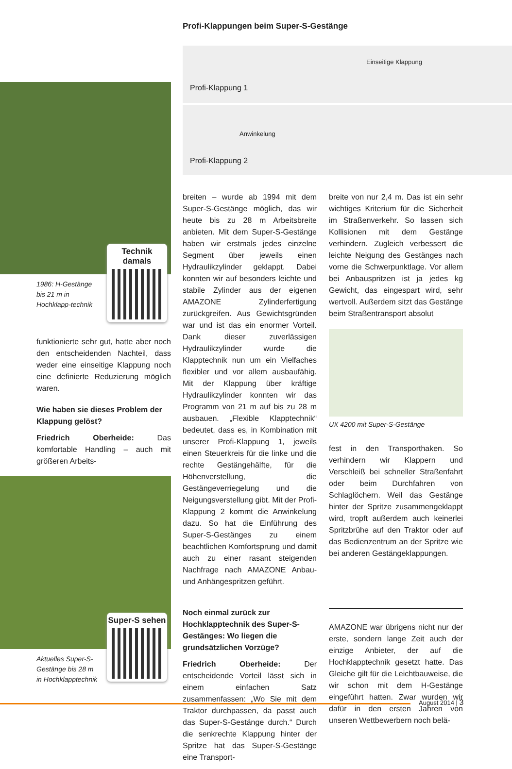Technik damals
1986: H-Gestänge bis 21 m in Hochklapp-technik
funktionierte sehr gut, hatte aber noch den entscheidenden Nachteil, dass weder eine einseitige Klappung noch eine definierte Reduzierung möglich waren.
Wie haben sie dieses Problem der Klappung gelöst?
Friedrich Oberheide: Das komfortable Handling – auch mit größeren Arbeits-
Super-S sehen
Aktuelles Super-S-Gestänge bis 28 m in Hochklapptechnik
Profi-Klappungen beim Super-S-Gestänge
Einseitige Klappung
Profi-Klappung 1
Anwinkelung
Profi-Klappung 2
breiten – wurde ab 1994 mit dem Super-S-Gestänge möglich, das wir heute bis zu 28 m Arbeitsbreite anbieten. Mit dem Super-S-Gestänge haben wir erstmals jedes einzelne Segment über jeweils einen Hydraulikzylinder geklappt. Dabei konnten wir auf besonders leichte und stabile Zylinder aus der eigenen AMAZONE Zylinderfertigung zurückgreifen. Aus Gewichtsgründen war und ist das ein enormer Vorteil. Dank dieser zuverlässigen Hydraulikzylinder wurde die Klapptechnik nun um ein Vielfaches flexibler und vor allem ausbaufähig. Mit der Klappung über kräftige Hydraulikzylinder konnten wir das Programm von 21 m auf bis zu 28 m ausbauen. „Flexible Klapptechnik“ bedeutet, dass es, in Kombination mit unserer Profi-Klappung 1, jeweils einen Steuerkreis für die linke und die rechte Gestängehälfte, für die Höhenverstellung, die Gestängeverriegelung und die Neigungsverstellung gibt. Mit der Profi-Klappung 2 kommt die Anwinkelung dazu. So hat die Einführung des Super-S-Gestänges zu einem beachtlichen Komfortsprung und damit auch zu einer rasant steigenden Nachfrage nach AMAZONE Anbau- und Anhängespritzen geführt.
Noch einmal zurück zur Hochklapptechnik des Super-S-Gestänges: Wo liegen die grundsätzlichen Vorzüge?
Friedrich Oberheide: Der entscheidende Vorteil lässt sich in einem einfachen Satz zusammenfassen: „Wo Sie mit dem Traktor durchpassen, da passt auch das Super-S-Gestänge durch.“ Durch die senkrechte Klappung hinter der Spritze hat das Super-S-Gestänge eine Transport-
breite von nur 2,4 m. Das ist ein sehr wichtiges Kriterium für die Sicherheit im Straßenverkehr. So lassen sich Kollisionen mit dem Gestänge verhindern. Zugleich verbessert die leichte Neigung des Gestänges nach vorne die Schwerpunktlage. Vor allem bei Anbauspritzen ist ja jedes kg Gewicht, das eingespart wird, sehr wertvoll. Außerdem sitzt das Gestänge beim Straßentransport absolut
UX 4200 mit Super-S-Gestänge
fest in den Transporthaken. So verhindern wir Klappern und Verschleiß bei schneller Straßenfahrt oder beim Durchfahren von Schlaglöchern. Weil das Gestänge hinter der Spritze zusammengeklappt wird, tropft außerdem auch keinerlei Spritzbrühe auf den Traktor oder auf das Bedienzentrum an der Spritze wie bei anderen Gestängeklappungen.
AMAZONE war übrigens nicht nur der erste, sondern lange Zeit auch der einzige Anbieter, der auf die Hochklapptechnik gesetzt hatte. Das Gleiche gilt für die Leichtbauweise, die wir schon mit dem H-Gestänge eingeführt hatten. Zwar wurden wir dafür in den ersten Jahren von unseren Wettbewerbern noch belä-
August 2014 | 3